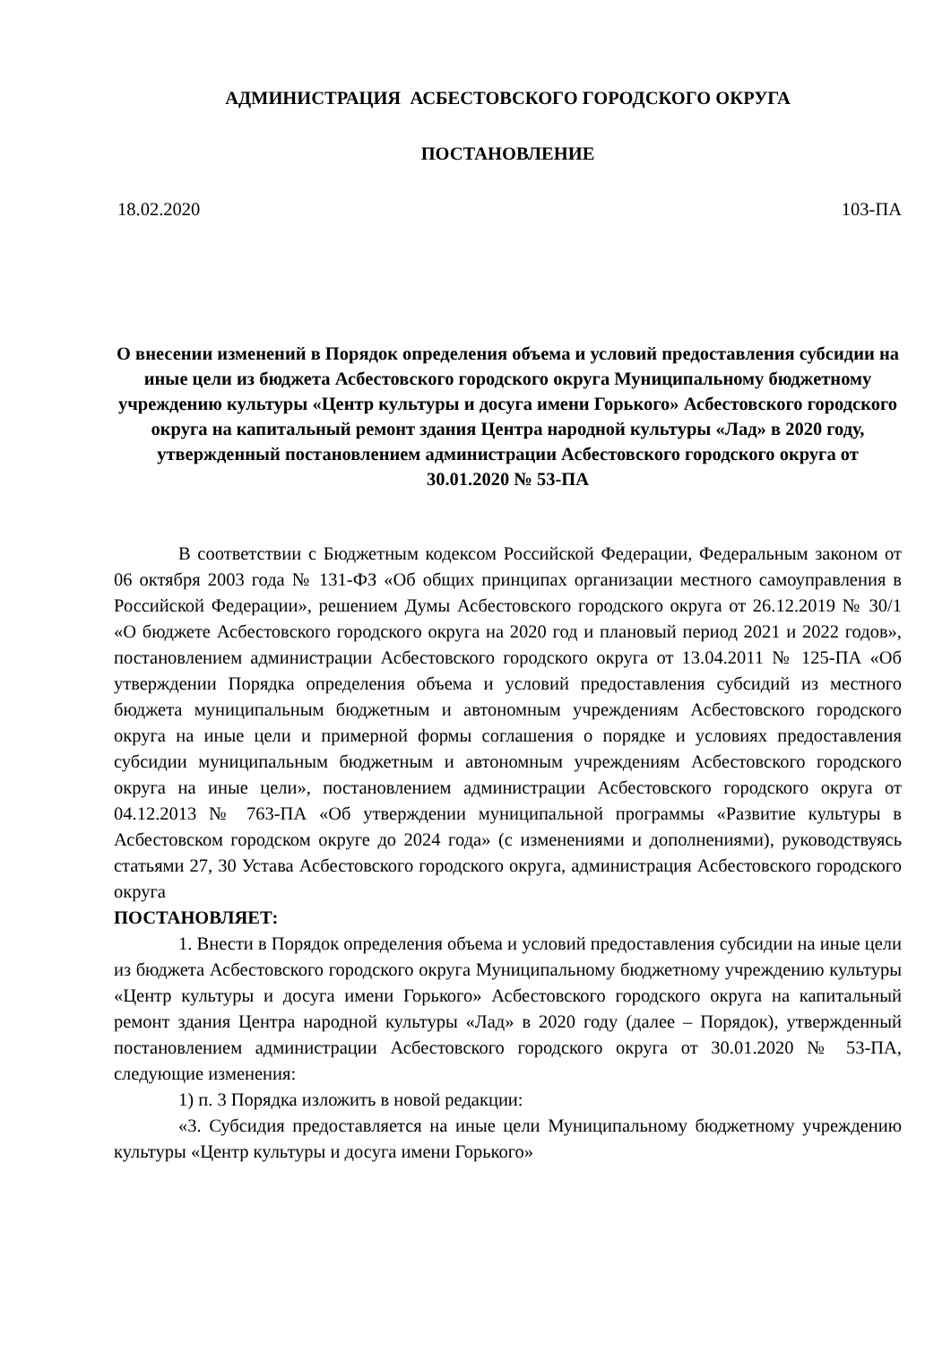АДМИНИСТРАЦИЯ АСБЕСТОВСКОГО ГОРОДСКОГО ОКРУГА
ПОСТАНОВЛЕНИЕ
18.02.2020 103-ПА
О внесении изменений в Порядок определения объема и условий предоставления субсидии на иные цели из бюджета Асбестовского городского округа Муниципальному бюджетному учреждению культуры «Центр культуры и досуга имени Горького» Асбестовского городского округа на капитальный ремонт здания Центра народной культуры «Лад» в 2020 году, утвержденный постановлением администрации Асбестовского городского округа от 30.01.2020 № 53-ПА
В соответствии с Бюджетным кодексом Российской Федерации, Федеральным законом от 06 октября 2003 года № 131-ФЗ «Об общих принципах организации местного самоуправления в Российской Федерации», решением Думы Асбестовского городского округа от 26.12.2019 № 30/1 «О бюджете Асбестовского городского округа на 2020 год и плановый период 2021 и 2022 годов», постановлением администрации Асбестовского городского округа от 13.04.2011 № 125-ПА «Об утверждении Порядка определения объема и условий предоставления субсидий из местного бюджета муниципальным бюджетным и автономным учреждениям Асбестовского городского округа на иные цели и примерной формы соглашения о порядке и условиях предоставления субсидии муниципальным бюджетным и автономным учреждениям Асбестовского городского округа на иные цели», постановлением администрации Асбестовского городского округа от 04.12.2013 № 763-ПА «Об утверждении муниципальной программы «Развитие культуры в Асбестовском городском округе до 2024 года» (с изменениями и дополнениями), руководствуясь статьями 27, 30 Устава Асбестовского городского округа, администрация Асбестовского городского округа
ПОСТАНОВЛЯЕТ:
1. Внести в Порядок определения объема и условий предоставления субсидии на иные цели из бюджета Асбестовского городского округа Муниципальному бюджетному учреждению культуры «Центр культуры и досуга имени Горького» Асбестовского городского округа на капитальный ремонт здания Центра народной культуры «Лад» в 2020 году (далее – Порядок), утвержденный постановлением администрации Асбестовского городского округа от 30.01.2020 № 53-ПА, следующие изменения:
1) п. 3 Порядка изложить в новой редакции:
«3. Субсидия предоставляется на иные цели Муниципальному бюджетному учреждению культуры «Центр культуры и досуга имени Горького»